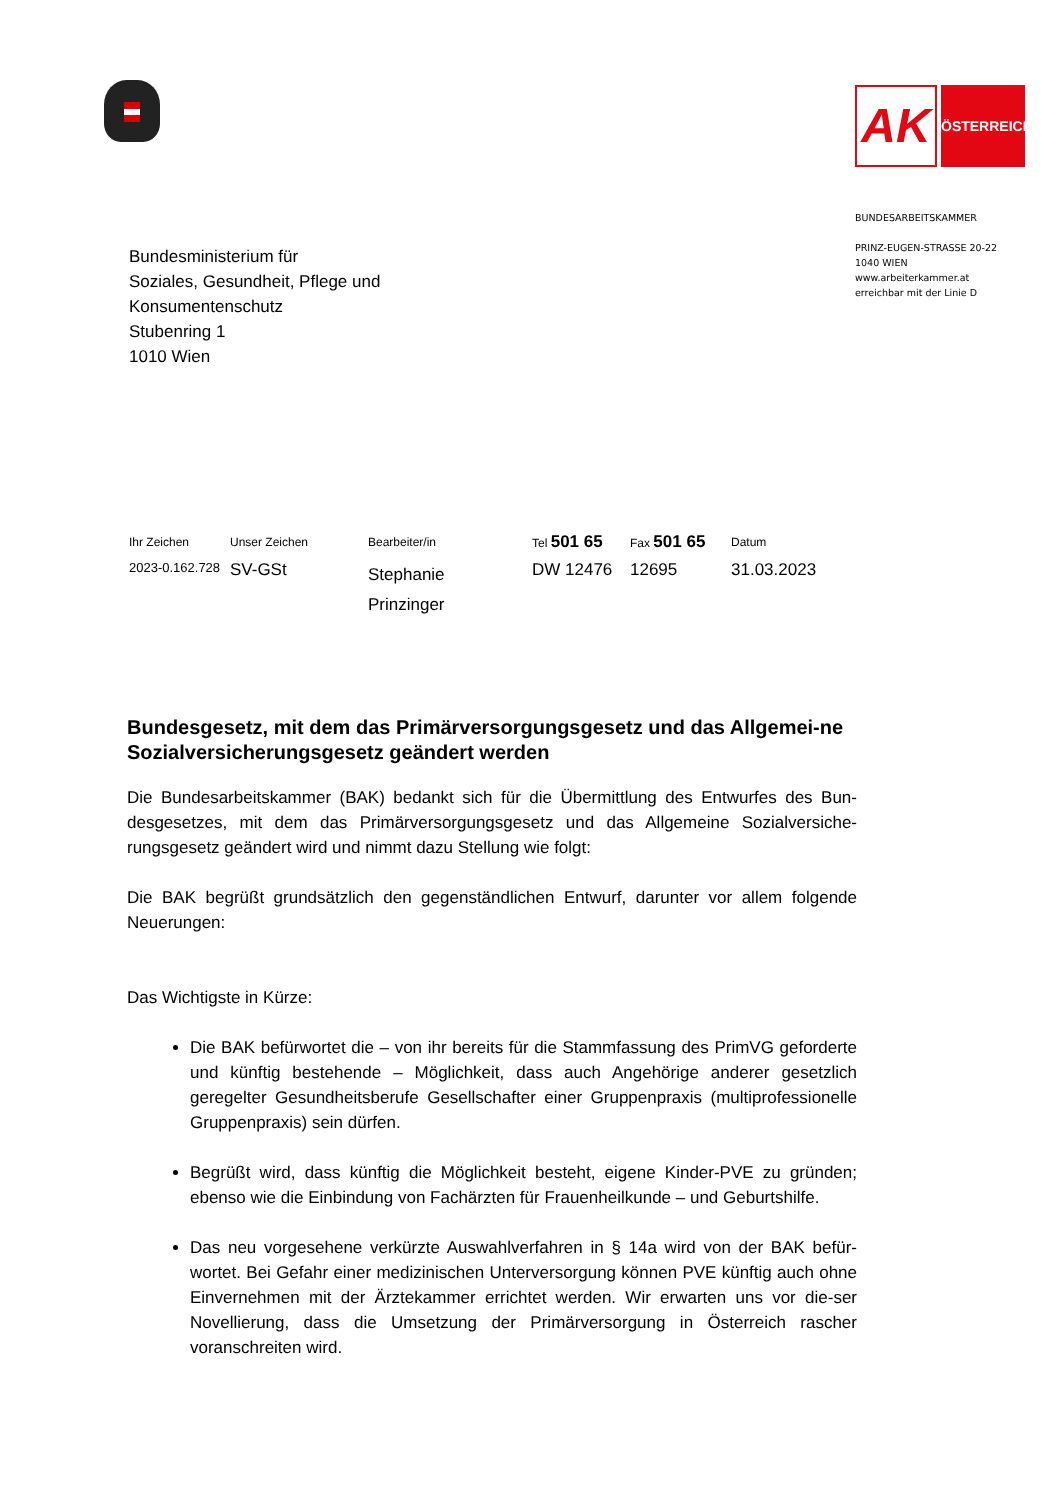AK
ÖSTERREICH
BUNDESARBEITSKAMMER
PRINZ-EUGEN-STRASSE 20-22
1040 WIEN
www.arbeiterkammer.at
erreichbar mit der Linie D
Bundesministerium für
Soziales, Gesundheit, Pflege und
Konsumentenschutz
Stubenring 1
1010 Wien
| Ihr Zeichen | Unser Zeichen | Bearbeiter/in | Tel 501 65 | Fax 501 65 | Datum |
| --- | --- | --- | --- | --- | --- |
| 2023-0.162.728 | SV-GSt | Stephanie Prinzinger | DW 12476 | 12695 | 31.03.2023 |
Bundesgesetz, mit dem das Primärversorgungsgesetz und das Allgemei-ne Sozialversicherungsgesetz geändert werden
Die Bundesarbeitskammer (BAK) bedankt sich für die Übermittlung des Entwurfes des Bun-desgesetzes, mit dem das Primärversorgungsgesetz und das Allgemeine Sozialversiche-rungsgesetz geändert wird und nimmt dazu Stellung wie folgt:
Die BAK begrüßt grundsätzlich den gegenständlichen Entwurf, darunter vor allem folgende Neuerungen:
Das Wichtigste in Kürze:
Die BAK befürwortet die – von ihr bereits für die Stammfassung des PrimVG geforderte und künftig bestehende – Möglichkeit, dass auch Angehörige anderer gesetzlich geregelter Gesundheitsberufe Gesellschafter einer Gruppenpraxis (multiprofessionelle Gruppenpraxis) sein dürfen.
Begrüßt wird, dass künftig die Möglichkeit besteht, eigene Kinder-PVE zu gründen; ebenso wie die Einbindung von Fachärzten für Frauenheilkunde – und Geburtshilfe.
Das neu vorgesehene verkürzte Auswahlverfahren in § 14a wird von der BAK befür-wortet. Bei Gefahr einer medizinischen Unterversorgung können PVE künftig auch ohne Einvernehmen mit der Ärztekammer errichtet werden. Wir erwarten uns vor die-ser Novellierung, dass die Umsetzung der Primärversorgung in Österreich rascher voranschreiten wird.